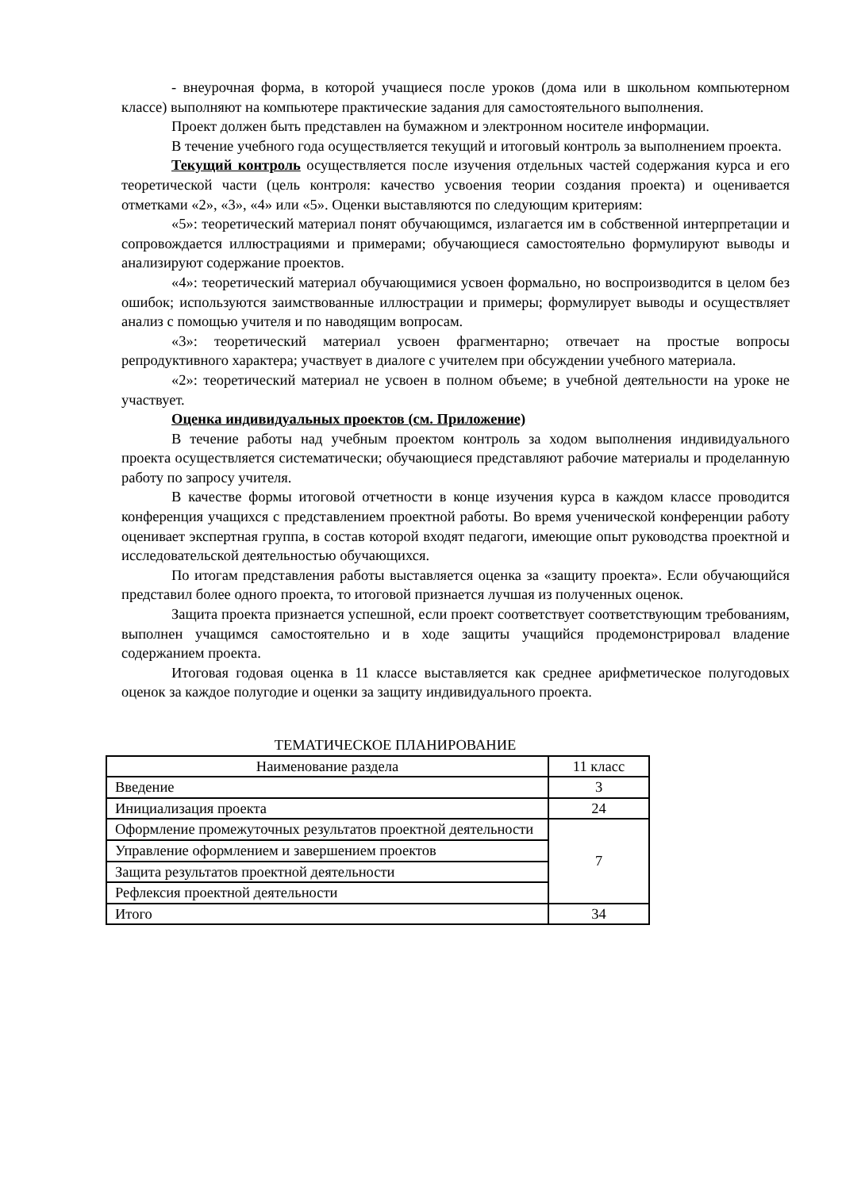- внеурочная форма, в которой учащиеся после уроков (дома или в школьном компьютерном классе) выполняют на компьютере практические задания для самостоятельного выполнения.
Проект должен быть представлен на бумажном и электронном носителе информации.
В течение учебного года осуществляется текущий и итоговый контроль за выполнением проекта.
Текущий контроль осуществляется после изучения отдельных частей содержания курса и его теоретической части (цель контроля: качество усвоения теории создания проекта) и оценивается отметками «2», «3», «4» или «5». Оценки выставляются по следующим критериям:
«5»: теоретический материал понят обучающимся, излагается им в собственной интерпретации и сопровождается иллюстрациями и примерами; обучающиеся самостоятельно формулируют выводы и анализируют содержание проектов.
«4»: теоретический материал обучающимися усвоен формально, но воспроизводится в целом без ошибок; используются заимствованные иллюстрации и примеры; формулирует выводы и осуществляет анализ с помощью учителя и по наводящим вопросам.
«3»: теоретический материал усвоен фрагментарно; отвечает на простые вопросы репродуктивного характера; участвует в диалоге с учителем при обсуждении учебного материала.
«2»: теоретический материал не усвоен в полном объеме; в учебной деятельности на уроке не участвует.
Оценка индивидуальных проектов (см. Приложение)
В течение работы над учебным проектом контроль за ходом выполнения индивидуального проекта осуществляется систематически; обучающиеся представляют рабочие материалы и проделанную работу по запросу учителя.
В качестве формы итоговой отчетности в конце изучения курса в каждом классе проводится конференция учащихся с представлением проектной работы. Во время ученической конференции работу оценивает экспертная группа, в состав которой входят педагоги, имеющие опыт руководства проектной и исследовательской деятельностью обучающихся.
По итогам представления работы выставляется оценка за «защиту проекта». Если обучающийся представил более одного проекта, то итоговой признается лучшая из полученных оценок.
Защита проекта признается успешной, если проект соответствует соответствующим требованиям, выполнен учащимся самостоятельно и в ходе защиты учащийся продемонстрировал владение содержанием проекта.
Итоговая годовая оценка в 11 классе выставляется как среднее арифметическое полугодовых оценок за каждое полугодие и оценки за защиту индивидуального проекта.
ТЕМАТИЧЕСКОЕ ПЛАНИРОВАНИЕ
| Наименование раздела | 11 класс |
| Введение | 3 |
| Инициализация проекта | 24 |
| Оформление промежуточных результатов проектной деятельности | 7 |
| Управление оформлением и завершением проектов | |
| Защита результатов проектной деятельности | |
| Рефлексия проектной деятельности | |
| Итого | 34 |